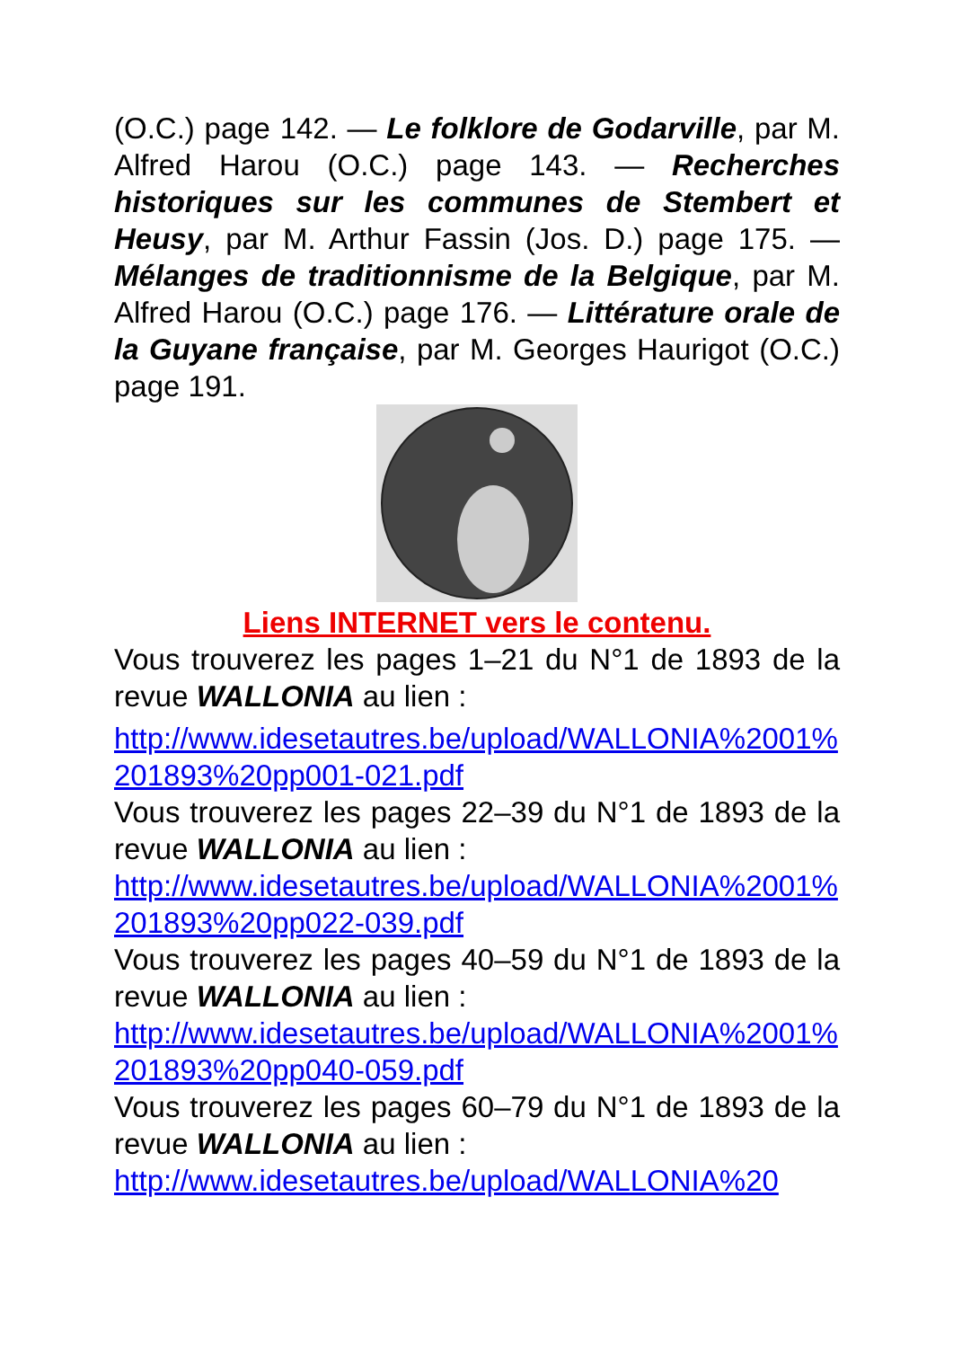(O.C.) page 142. — Le folklore de Godarville, par M. Alfred Harou (O.C.) page 143. — Recherches historiques sur les communes de Stembert et Heusy, par M. Arthur Fassin (Jos. D.) page 175. — Mélanges de traditionnisme de la Belgique, par M. Alfred Harou (O.C.) page 176. — Littérature orale de la Guyane française, par M. Georges Haurigot (O.C.) page 191.
Liens INTERNET vers le contenu.
Vous trouverez les pages 1–21 du N°1 de 1893 de la revue WALLONIA au lien :
http://www.idesetautres.be/upload/WALLONIA%2001%201893%20pp001-021.pdf
Vous trouverez les pages 22–39 du N°1 de 1893 de la revue WALLONIA au lien :
http://www.idesetautres.be/upload/WALLONIA%2001%201893%20pp022-039.pdf
Vous trouverez les pages 40–59 du N°1 de 1893 de la revue WALLONIA au lien :
http://www.idesetautres.be/upload/WALLONIA%2001%201893%20pp040-059.pdf
Vous trouverez les pages 60–79 du N°1 de 1893 de la revue WALLONIA au lien :
http://www.idesetautres.be/upload/WALLONIA%20